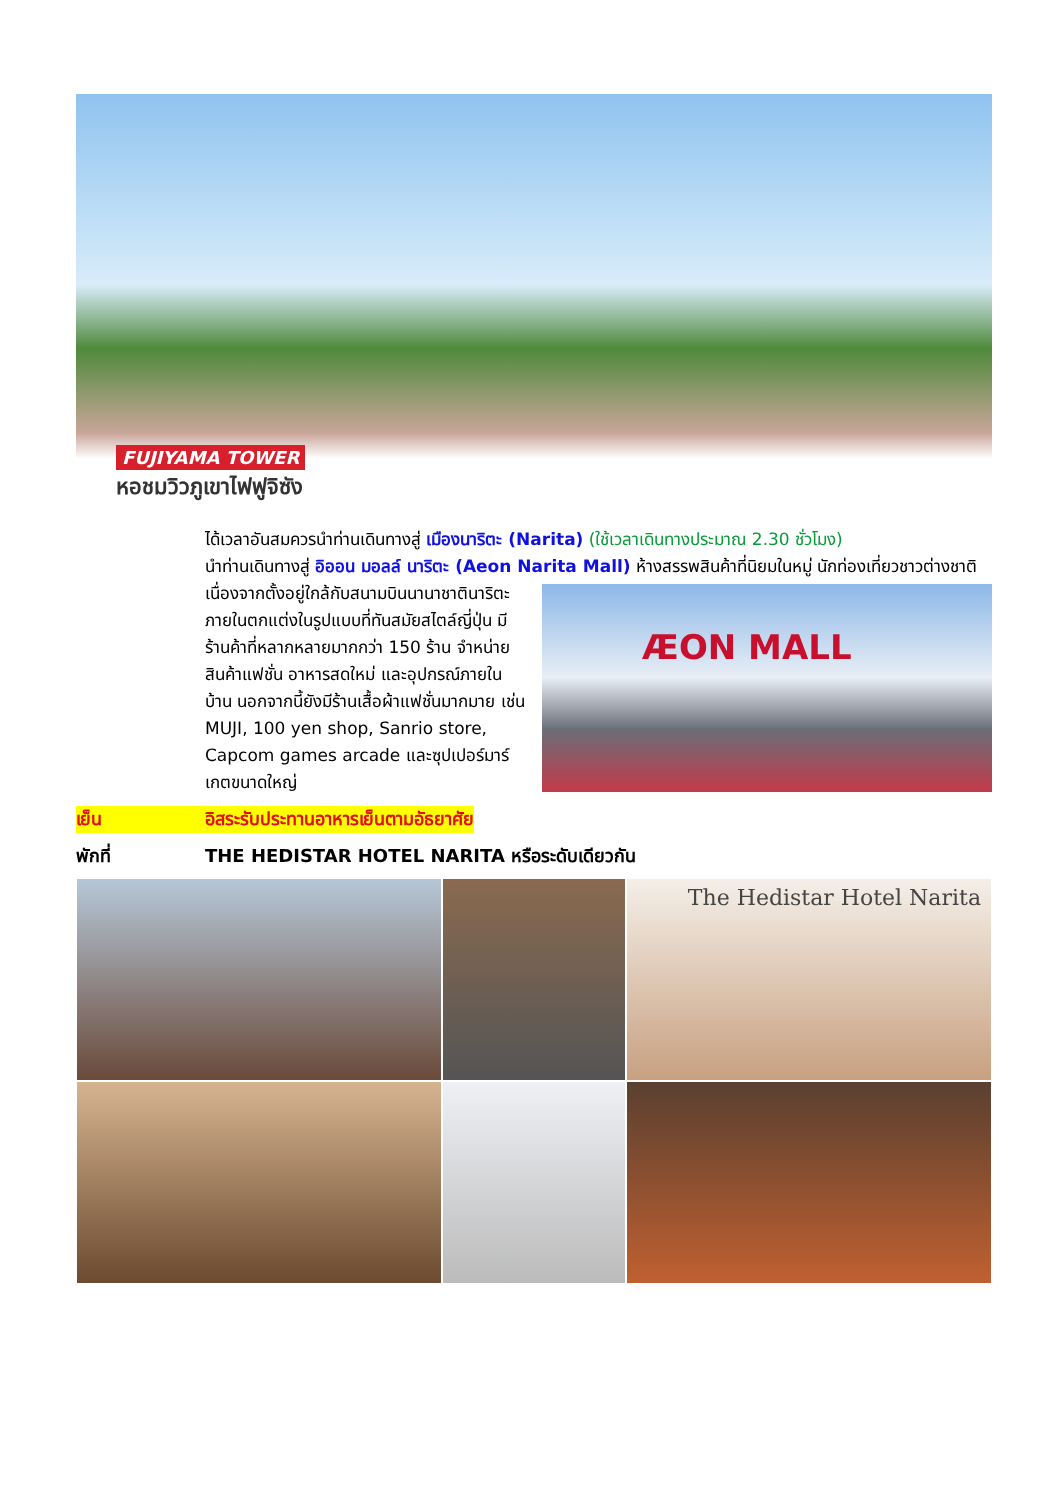FUJIYAMA TOWER
หอชมวิวภูเขาไฟฟูจิซัง
ได้เวลาอันสมควรนำท่านเดินทางสู่ เมืองนาริตะ (Narita) (ใช้เวลาเดินทางประมาณ 2.30 ชั่วโมง)
นำท่านเดินทางสู่ อิออน มอลล์ นาริตะ (Aeon Narita Mall) ห้างสรรพสินค้าที่นิยมในหมู่
ÆON MALL
นักท่องเที่ยวชาวต่างชาติ เนื่องจากตั้งอยู่ใกล้กับสนามบินนานาชาตินาริตะ ภายในตกแต่งในรูปแบบที่ทันสมัยสไตล์ญี่ปุ่น มีร้านค้าที่หลากหลายมากกว่า 150 ร้าน จำหน่ายสินค้าแฟชั่น อาหารสดใหม่ และอุปกรณ์ภายในบ้าน นอกจากนี้ยังมีร้านเสื้อผ้าแฟชั่นมากมาย เช่น MUJI, 100 yen shop, Sanrio store, Capcom games arcade และซุปเปอร์มาร์เกตขนาดใหญ่
เย็น อิสระรับประทานอาหารเย็นตามอัธยาศัย
พักที่ THE HEDISTAR HOTEL NARITA หรือระดับเดียวกัน
The Hedistar Hotel Narita